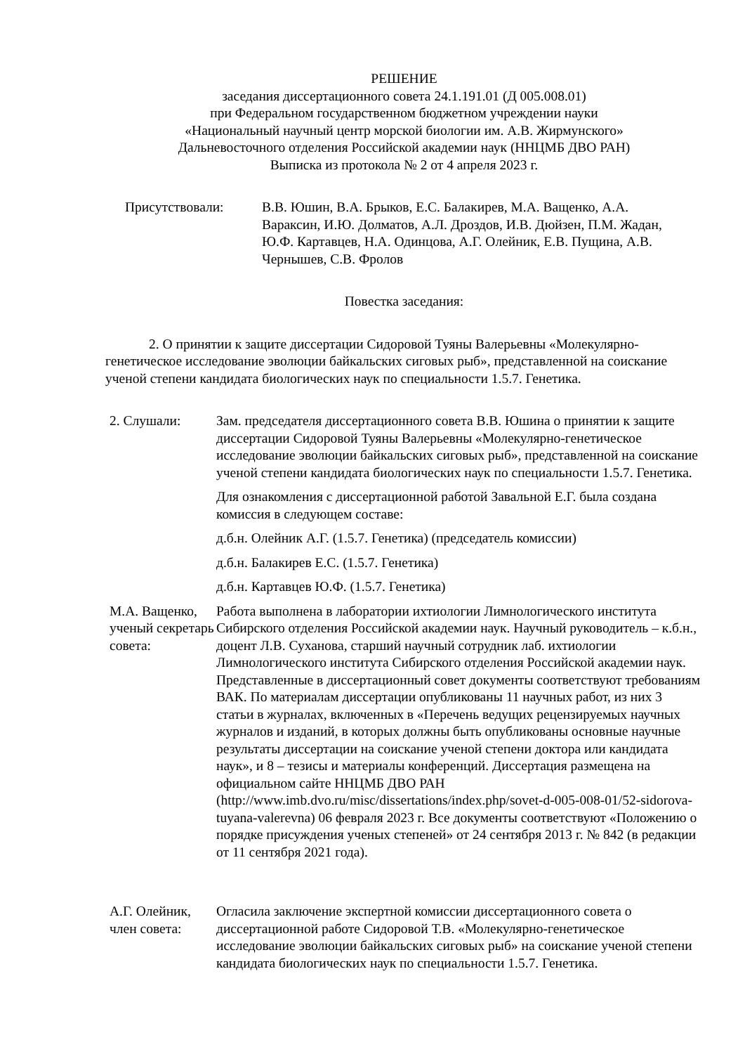РЕШЕНИЕ
заседания диссертационного совета 24.1.191.01 (Д 005.008.01)
при Федеральном государственном бюджетном учреждении науки
«Национальный научный центр морской биологии им. А.В. Жирмунского»
Дальневосточного отделения Российской академии наук (ННЦМБ ДВО РАН)
Выписка из протокола № 2 от 4 апреля 2023 г.
Присутствовали: В.В. Юшин, В.А. Брыков, Е.С. Балакирев, М.А. Ващенко, А.А. Вараксин, И.Ю. Долматов, А.Л. Дроздов, И.В. Дюйзен, П.М. Жадан, Ю.Ф. Картавцев, Н.А. Одинцова, А.Г. Олейник, Е.В. Пущина, А.В. Чернышев, С.В. Фролов
Повестка заседания:
2. О принятии к защите диссертации Сидоровой Туяны Валерьевны «Молекулярно-генетическое исследование эволюции байкальских сиговых рыб», представленной на соискание ученой степени кандидата биологических наук по специальности 1.5.7. Генетика.
2. Слушали: Зам. председателя диссертационного совета В.В. Юшина о принятии к защите диссертации Сидоровой Туяны Валерьевны «Молекулярно-генетическое исследование эволюции байкальских сиговых рыб», представленной на соискание ученой степени кандидата биологических наук по специальности 1.5.7. Генетика.
Для ознакомления с диссертационной работой Завальной Е.Г. была создана комиссия в следующем составе:
д.б.н. Олейник А.Г. (1.5.7. Генетика) (председатель комиссии)
д.б.н. Балакирев Е.С. (1.5.7. Генетика)
д.б.н. Картавцев Ю.Ф. (1.5.7. Генетика)
М.А. Ващенко, ученый секретарь совета:
Работа выполнена в лаборатории ихтиологии Лимнологического института Сибирского отделения Российской академии наук. Научный руководитель – к.б.н., доцент Л.В. Суханова, старший научный сотрудник лаб. ихтиологии Лимнологического института Сибирского отделения Российской академии наук. Представленные в диссертационный совет документы соответствуют требованиям ВАК. По материалам диссертации опубликованы 11 научных работ, из них 3 статьи в журналах, включенных в «Перечень ведущих рецензируемых научных журналов и изданий, в которых должны быть опубликованы основные научные результаты диссертации на соискание ученой степени доктора или кандидата наук», и 8 – тезисы и материалы конференций. Диссертация размещена на официальном сайте ННЦМБ ДВО РАН (http://www.imb.dvo.ru/misc/dissertations/index.php/sovet-d-005-008-01/52-sidorova-tuyana-valerevna) 06 февраля 2023 г. Все документы соответствуют «Положению о порядке присуждения ученых степеней» от 24 сентября 2013 г. № 842 (в редакции от 11 сентября 2021 года).
А.Г. Олейник, член совета: Огласила заключение экспертной комиссии диссертационного совета о диссертационной работе Сидоровой Т.В. «Молекулярно-генетическое исследование эволюции байкальских сиговых рыб» на соискание ученой степени кандидата биологических наук по специальности 1.5.7. Генетика.